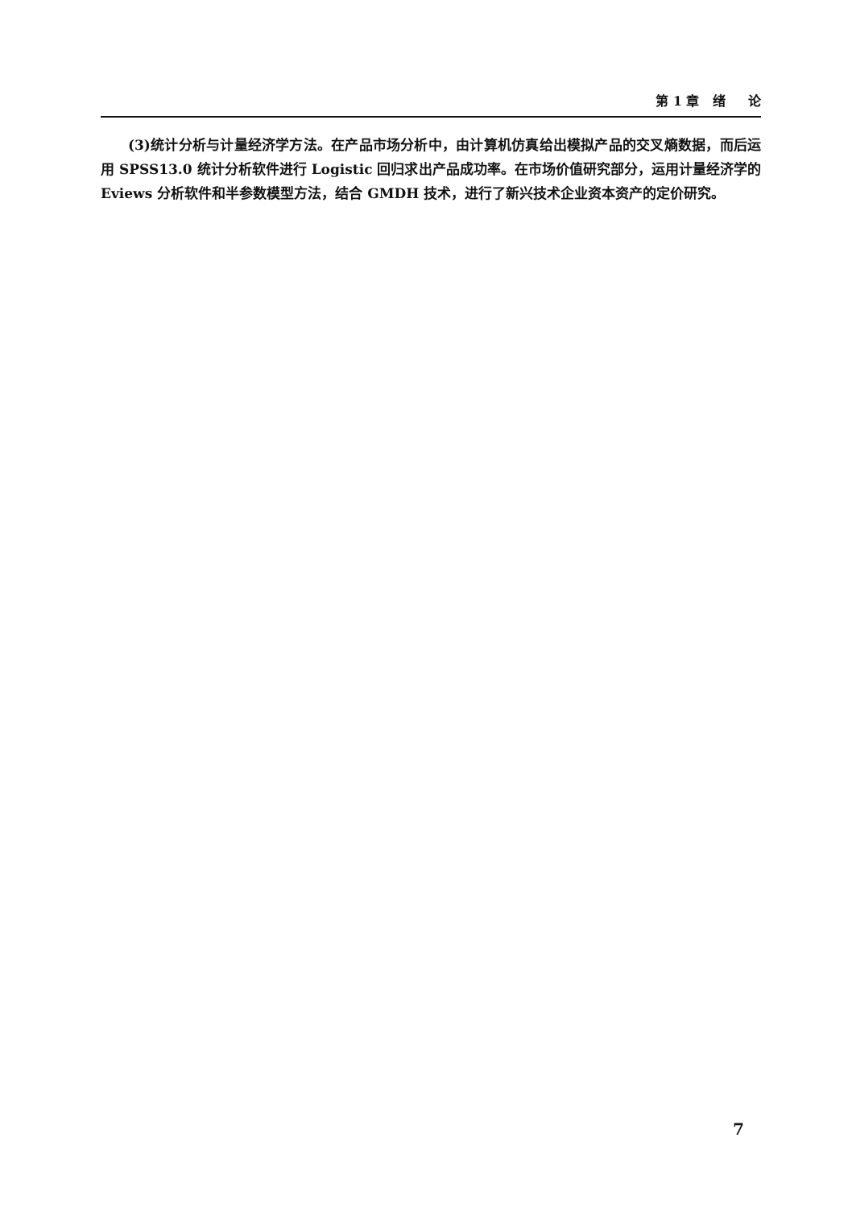第 1 章 绪 论
(3)统计分析与计量经济学方法。在产品市场分析中，由计算机仿真给出模拟产品的交叉熵数据，而后运用 SPSS13.0 统计分析软件进行 Logistic 回归求出产品成功率。在市场价值研究部分，运用计量经济学的 Eviews 分析软件和半参数模型方法，结合 GMDH 技术，进行了新兴技术企业资本资产的定价研究。
7